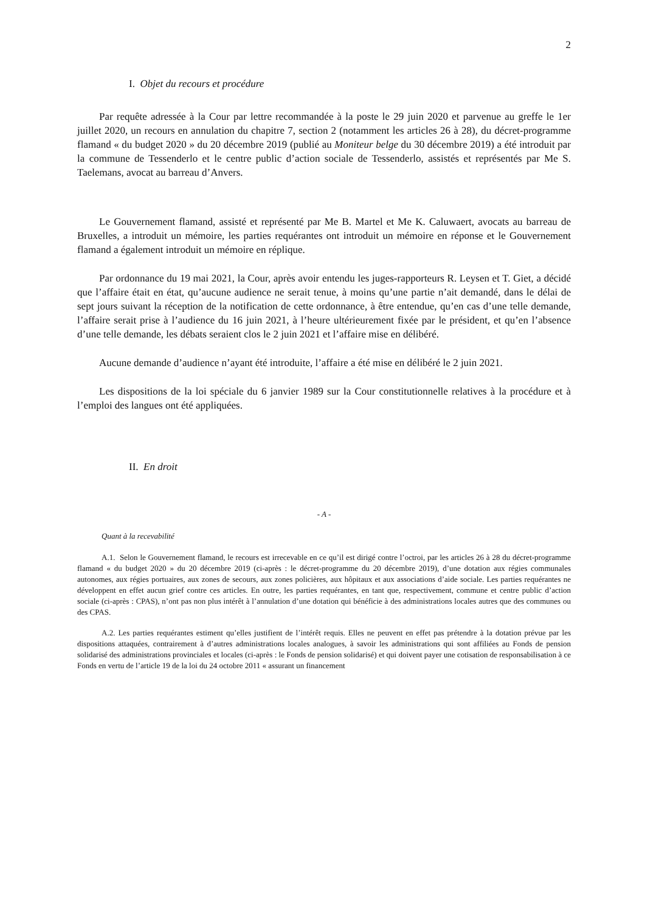2
I. Objet du recours et procédure
Par requête adressée à la Cour par lettre recommandée à la poste le 29 juin 2020 et parvenue au greffe le 1er juillet 2020, un recours en annulation du chapitre 7, section 2 (notamment les articles 26 à 28), du décret-programme flamand « du budget 2020 » du 20 décembre 2019 (publié au Moniteur belge du 30 décembre 2019) a été introduit par la commune de Tessenderlo et le centre public d’action sociale de Tessenderlo, assistés et représentés par Me S. Taelemans, avocat au barreau d’Anvers.
Le Gouvernement flamand, assisté et représenté par Me B. Martel et Me K. Caluwaert, avocats au barreau de Bruxelles, a introduit un mémoire, les parties requérantes ont introduit un mémoire en réponse et le Gouvernement flamand a également introduit un mémoire en réplique.
Par ordonnance du 19 mai 2021, la Cour, après avoir entendu les juges-rapporteurs R. Leysen et T. Giet, a décidé que l’affaire était en état, qu’aucune audience ne serait tenue, à moins qu’une partie n’ait demandé, dans le délai de sept jours suivant la réception de la notification de cette ordonnance, à être entendue, qu’en cas d’une telle demande, l’affaire serait prise à l’audience du 16 juin 2021, à l’heure ultérieurement fixée par le président, et qu’en l’absence d’une telle demande, les débats seraient clos le 2 juin 2021 et l’affaire mise en délibéré.
Aucune demande d’audience n’ayant été introduite, l’affaire a été mise en délibéré le 2 juin 2021.
Les dispositions de la loi spéciale du 6 janvier 1989 sur la Cour constitutionnelle relatives à la procédure et à l’emploi des langues ont été appliquées.
II. En droit
- A -
Quant à la recevabilité
A.1. Selon le Gouvernement flamand, le recours est irrecevable en ce qu’il est dirigé contre l’octroi, par les articles 26 à 28 du décret-programme flamand « du budget 2020 » du 20 décembre 2019 (ci-après : le décret-programme du 20 décembre 2019), d’une dotation aux régies communales autonomes, aux régies portuaires, aux zones de secours, aux zones policières, aux hôpitaux et aux associations d’aide sociale. Les parties requérantes ne développent en effet aucun grief contre ces articles. En outre, les parties requérantes, en tant que, respectivement, commune et centre public d’action sociale (ci-après : CPAS), n’ont pas non plus intérêt à l’annulation d’une dotation qui bénéficie à des administrations locales autres que des communes ou des CPAS.
A.2. Les parties requérantes estiment qu’elles justifient de l’intérêt requis. Elles ne peuvent en effet pas prétendre à la dotation prévue par les dispositions attaquées, contrairement à d’autres administrations locales analogues, à savoir les administrations qui sont affiliées au Fonds de pension solidarisé des administrations provinciales et locales (ci-après : le Fonds de pension solidarisé) et qui doivent payer une cotisation de responsabilisation à ce Fonds en vertu de l’article 19 de la loi du 24 octobre 2011 « assurant un financement